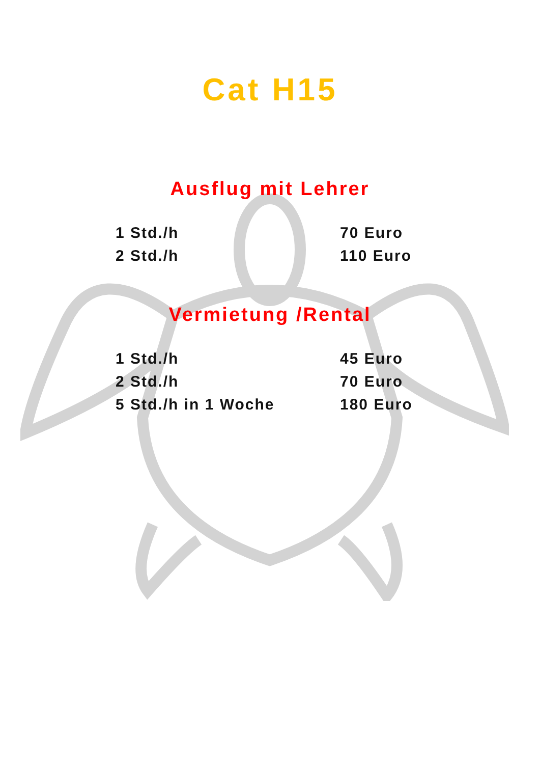Cat H15
Ausflug mit Lehrer
| 1 Std./h | 70 Euro |
| 2 Std./h | 110 Euro |
Vermietung /Rental
| 1 Std./h | 45 Euro |
| 2 Std./h | 70 Euro |
| 5 Std./h in 1 Woche | 180 Euro |